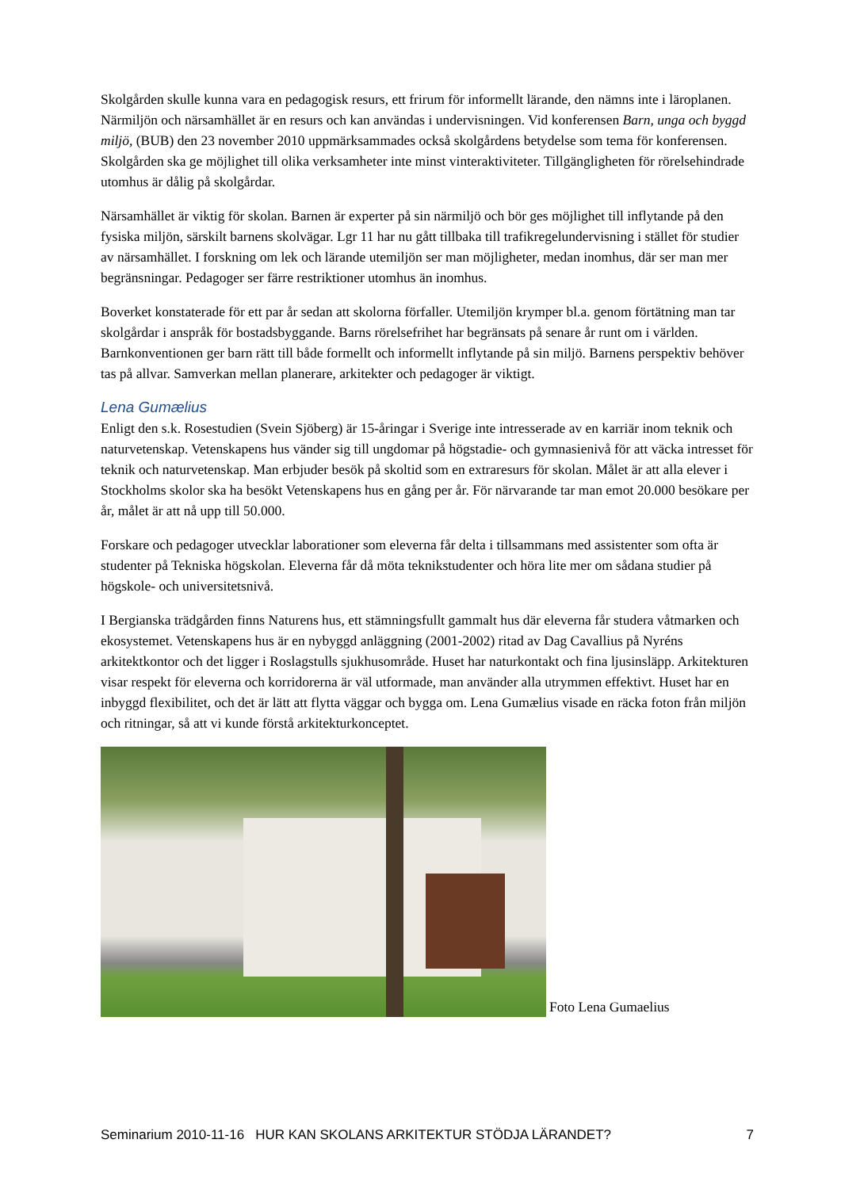Skolgården skulle kunna vara en pedagogisk resurs, ett frirum för informellt lärande, den nämns inte i läroplanen. Närmiljön och närsamhället är en resurs och kan användas i undervisningen. Vid konferensen Barn, unga och byggd miljö, (BUB) den 23 november 2010 uppmärksammades också skolgårdens betydelse som tema för konferensen. Skolgården ska ge möjlighet till olika verksamheter inte minst vinteraktiviteter. Tillgängligheten för rörelsehindrade utomhus är dålig på skolgårdar.
Närsamhället är viktig för skolan. Barnen är experter på sin närmiljö och bör ges möjlighet till inflytande på den fysiska miljön, särskilt barnens skolvägar. Lgr 11 har nu gått tillbaka till trafikregelundervisning i stället för studier av närsamhället. I forskning om lek och lärande utemiljön ser man möjligheter, medan inomhus, där ser man mer begränsningar. Pedagoger ser färre restriktioner utomhus än inomhus.
Boverket konstaterade för ett par år sedan att skolorna förfaller. Utemiljön krymper bl.a. genom förtätning man tar skolgårdar i anspråk för bostadsbyggande. Barns rörelsefrihet har begränsats på senare år runt om i världen. Barnkonventionen ger barn rätt till både formellt och informellt inflytande på sin miljö. Barnens perspektiv behöver tas på allvar. Samverkan mellan planerare, arkitekter och pedagoger är viktigt.
Lena Gumælius
Enligt den s.k. Rosestudien (Svein Sjöberg) är 15-åringar i Sverige inte intresserade av en karriär inom teknik och naturvetenskap. Vetenskapens hus vänder sig till ungdomar på högstadie- och gymnasienivå för att väcka intresset för teknik och naturvetenskap. Man erbjuder besök på skoltid som en extraresurs för skolan. Målet är att alla elever i Stockholms skolor ska ha besökt Vetenskapens hus en gång per år. För närvarande tar man emot 20.000 besökare per år, målet är att nå upp till 50.000.
Forskare och pedagoger utvecklar laborationer som eleverna får delta i tillsammans med assistenter som ofta är studenter på Tekniska högskolan. Eleverna får då möta teknikstudenter och höra lite mer om sådana studier på högskole- och universitetsnivå.
I Bergianska trädgården finns Naturens hus, ett stämningsfullt gammalt hus där eleverna får studera våtmarken och ekosystemet. Vetenskapens hus är en nybyggd anläggning (2001-2002) ritad av Dag Cavallius på Nyréns arkitektkontor och det ligger i Roslagstulls sjukhusområde. Huset har naturkontakt och fina ljusinsläpp. Arkitekturen visar respekt för eleverna och korridorerna är väl utformade, man använder alla utrymmen effektivt. Huset har en inbyggd flexibilitet, och det är lätt att flytta väggar och bygga om. Lena Gumælius visade en räcka foton från miljön och ritningar, så att vi kunde förstå arkitekturkonceptet.
Foto Lena Gumaelius
Seminarium 2010-11-16 HUR KAN SKOLANS ARKITEKTUR STÖDJA LÄRANDET? 7